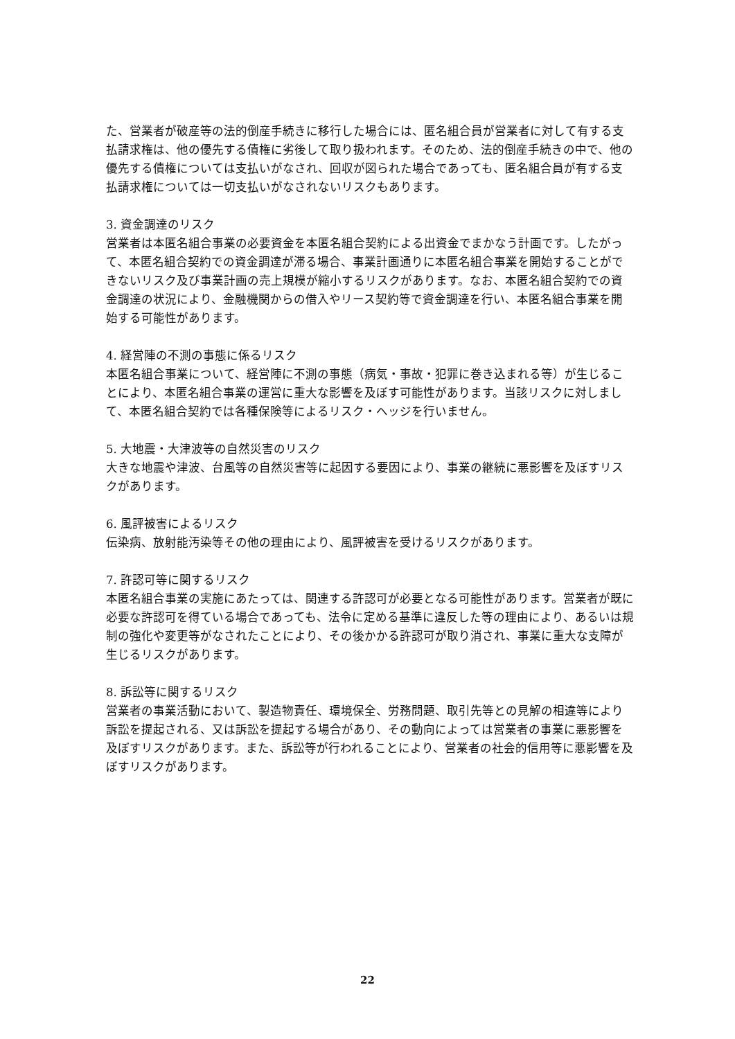た、営業者が破産等の法的倒産手続きに移行した場合には、匿名組合員が営業者に対して有する支払請求権は、他の優先する債権に劣後して取り扱われます。そのため、法的倒産手続きの中で、他の優先する債権については支払いがなされ、回収が図られた場合であっても、匿名組合員が有する支払請求権については一切支払いがなされないリスクもあります。
3. 資金調達のリスク
営業者は本匿名組合事業の必要資金を本匿名組合契約による出資金でまかなう計画です。したがって、本匿名組合契約での資金調達が滞る場合、事業計画通りに本匿名組合事業を開始することができないリスク及び事業計画の売上規模が縮小するリスクがあります。なお、本匿名組合契約での資金調達の状況により、金融機関からの借入やリース契約等で資金調達を行い、本匿名組合事業を開始する可能性があります。
4. 経営陣の不測の事態に係るリスク
本匿名組合事業について、経営陣に不測の事態（病気・事故・犯罪に巻き込まれる等）が生じることにより、本匿名組合事業の運営に重大な影響を及ぼす可能性があります。当該リスクに対しまして、本匿名組合契約では各種保険等によるリスク・ヘッジを行いません。
5. 大地震・大津波等の自然災害のリスク
大きな地震や津波、台風等の自然災害等に起因する要因により、事業の継続に悪影響を及ぼすリスクがあります。
6. 風評被害によるリスク
伝染病、放射能汚染等その他の理由により、風評被害を受けるリスクがあります。
7. 許認可等に関するリスク
本匿名組合事業の実施にあたっては、関連する許認可が必要となる可能性があります。営業者が既に必要な許認可を得ている場合であっても、法令に定める基準に違反した等の理由により、あるいは規制の強化や変更等がなされたことにより、その後かかる許認可が取り消され、事業に重大な支障が生じるリスクがあります。
8. 訴訟等に関するリスク
営業者の事業活動において、製造物責任、環境保全、労務問題、取引先等との見解の相違等により訴訟を提起される、又は訴訟を提起する場合があり、その動向によっては営業者の事業に悪影響を及ぼすリスクがあります。また、訴訟等が行われることにより、営業者の社会的信用等に悪影響を及ぼすリスクがあります。
22